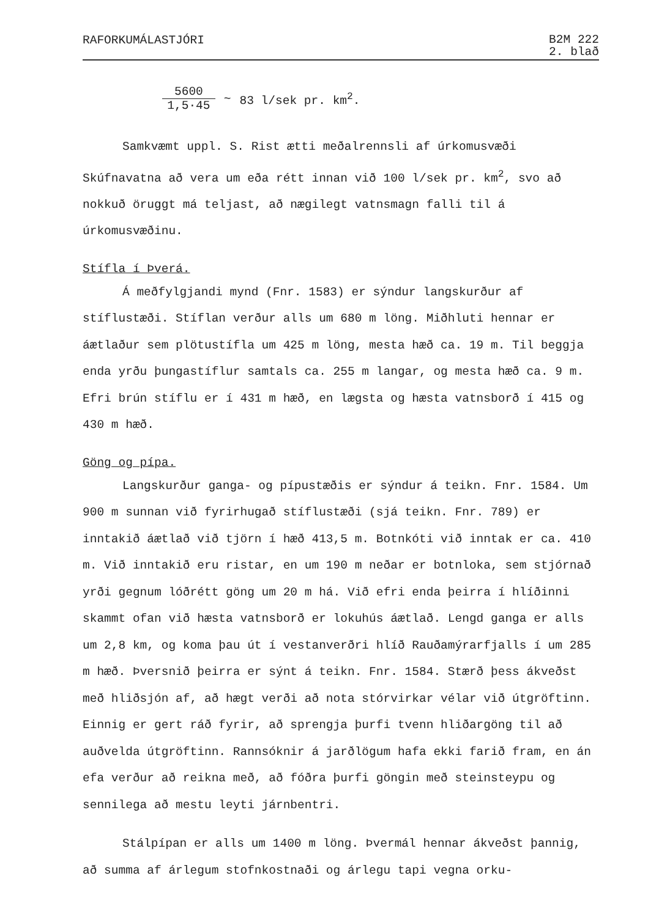RAFORKUMÁLASTJÓRI
B2M 222
2. blað
5600 1,5·45 ~ 83 l/sek pr. km<sup>2</sup>.
Samkvæmt uppl. S. Rist ætti meðalrennsli af úrkomusvæði Skúfnavatna að vera um eða rétt innan við 100 l/sek pr. km<sup>2</sup>, svo að nokkuð öruggt má teljast, að nægilegt vatnsmagn falli til á úrkomusvæðinu.
Stífla í Þverá.
Á meðfylgjandi mynd (Fnr. 1583) er sýndur langskurður af stíflustæði. Stíflan verður alls um 680 m löng. Miðhluti hennar er áætlaður sem plötustífla um 425 m löng, mesta hæð ca. 19 m. Til beggja enda yrðu þungastíflur samtals ca. 255 m langar, og mesta hæð ca. 9 m. Efri brún stíflu er í 431 m hæð, en lægsta og hæsta vatnsborð í 415 og 430 m hæð.
Göng og pípa.
Langskurður ganga- og pípustæðis er sýndur á teikn. Fnr. 1584. Um 900 m sunnan við fyrirhugað stíflustæði (sjá teikn. Fnr. 789) er inntakið áætlað við tjörn í hæð 413,5 m. Botnkóti við inntak er ca. 410 m. Við inntakið eru ristar, en um 190 m neðar er botnloka, sem stjórnað yrði gegnum lóðrétt göng um 20 m há. Við efri enda þeirra í hlíðinni skammt ofan við hæsta vatnsborð er lokuhús áætlað. Lengd ganga er alls um 2,8 km, og koma þau út í vestanverðri hlíð Rauðamýrarfjalls í um 285 m hæð. Þversnið þeirra er sýnt á teikn. Fnr. 1584. Stærð þess ákveðst með hliðsjón af, að hægt verði að nota stórvirkar vélar við útgröftinn. Einnig er gert ráð fyrir, að sprengja þurfi tvenn hliðargöng til að auðvelda útgröftinn. Rannsóknir á jarðlögum hafa ekki farið fram, en án efa verður að reikna með, að fóðra þurfi göngin með steinsteypu og sennilega að mestu leyti járnbentri.
Stálpípan er alls um 1400 m löng. Þvermál hennar ákveðst þannig, að summa af árlegum stofnkostnaði og árlegu tapi vegna orku-